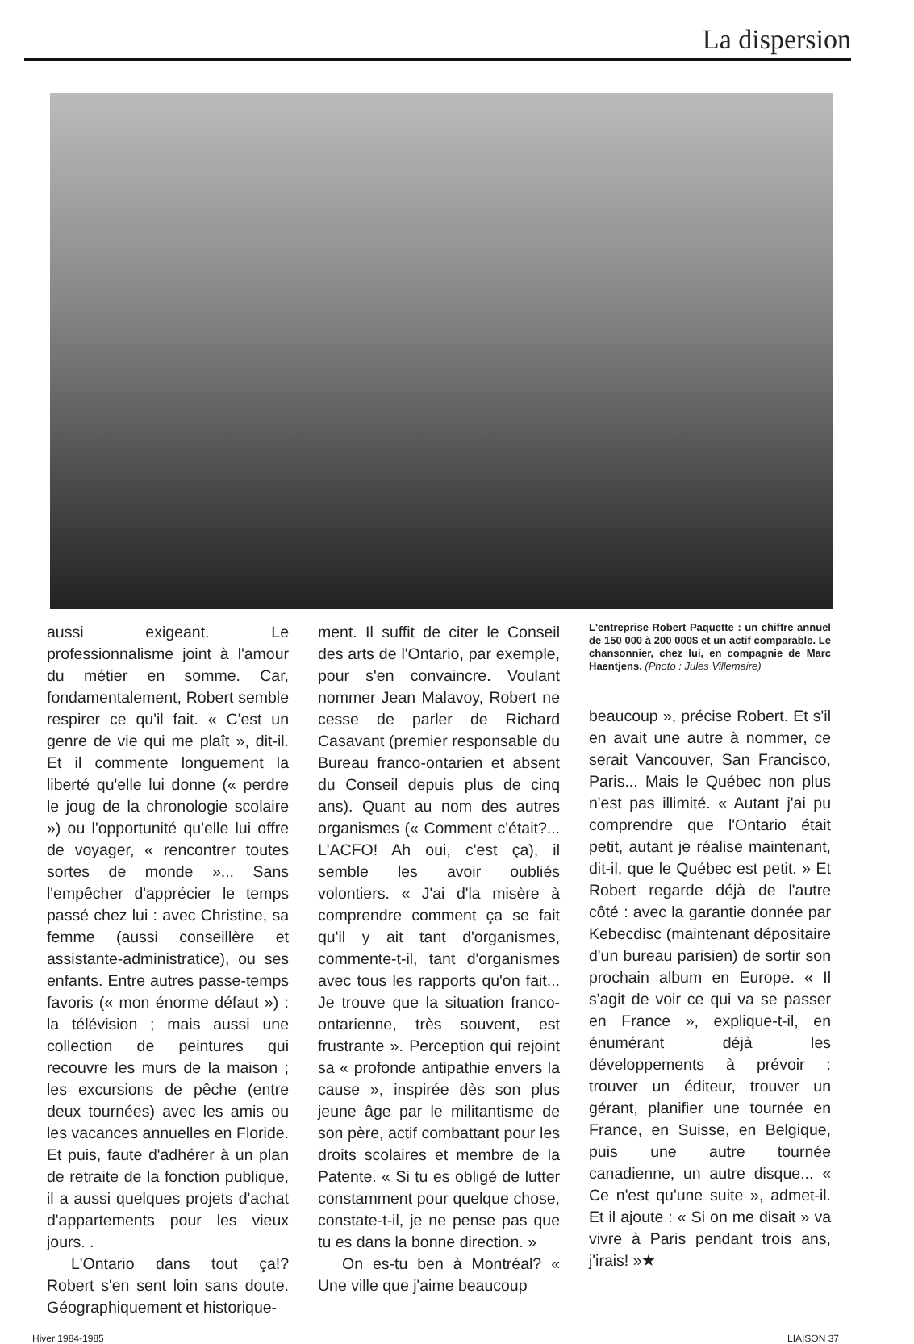La dispersion
aussi exigeant. Le professionnalisme joint à l'amour du métier en somme. Car, fondamentalement, Robert semble respirer ce qu'il fait. « C'est un genre de vie qui me plaît », dit-il. Et il commente longuement la liberté qu'elle lui donne (« perdre le joug de la chronologie scolaire ») ou l'opportunité qu'elle lui offre de voyager, « rencontrer toutes sortes de monde »... Sans l'empêcher d'apprécier le temps passé chez lui : avec Christine, sa femme (aussi conseillère et assistante-administratice), ou ses enfants. Entre autres passe-temps favoris (« mon énorme défaut ») : la télévision ; mais aussi une collection de peintures qui recouvre les murs de la maison ; les excursions de pêche (entre deux tournées) avec les amis ou les vacances annuelles en Floride. Et puis, faute d'adhérer à un plan de retraite de la fonction publique, il a aussi quelques projets d'achat d'appartements pour les vieux jours. .
L'Ontario dans tout ça!? Robert s'en sent loin sans doute. Géographiquement et historique-
ment. Il suffit de citer le Conseil des arts de l'Ontario, par exemple, pour s'en convaincre. Voulant nommer Jean Malavoy, Robert ne cesse de parler de Richard Casavant (premier responsable du Bureau franco-ontarien et absent du Conseil depuis plus de cinq ans). Quant au nom des autres organismes (« Comment c'était?... L'ACFO! Ah oui, c'est ça), il semble les avoir oubliés volontiers. « J'ai d'la misère à comprendre comment ça se fait qu'il y ait tant d'organismes, commente-t-il, tant d'organismes avec tous les rapports qu'on fait... Je trouve que la situation franco-ontarienne, très souvent, est frustrante ». Perception qui rejoint sa « profonde antipathie envers la cause », inspirée dès son plus jeune âge par le militantisme de son père, actif combattant pour les droits scolaires et membre de la Patente. « Si tu es obligé de lutter constamment pour quelque chose, constate-t-il, je ne pense pas que tu es dans la bonne direction. »
On es-tu ben à Montréal? « Une ville que j'aime beaucoup
L'entreprise Robert Paquette : un chiffre annuel de 150 000 à 200 000$ et un actif comparable. Le chansonnier, chez lui, en compagnie de Marc Haentjens. (Photo : Jules Villemaire)
beaucoup », précise Robert. Et s'il en avait une autre à nommer, ce serait Vancouver, San Francisco, Paris... Mais le Québec non plus n'est pas illimité. « Autant j'ai pu comprendre que l'Ontario était petit, autant je réalise maintenant, dit-il, que le Québec est petit. » Et Robert regarde déjà de l'autre côté : avec la garantie donnée par Kebecdisc (maintenant dépositaire d'un bureau parisien) de sortir son prochain album en Europe. « Il s'agit de voir ce qui va se passer en France », explique-t-il, en énumérant déjà les développements à prévoir : trouver un éditeur, trouver un gérant, planifier une tournée en France, en Suisse, en Belgique, puis une autre tournée canadienne, un autre disque... « Ce n'est qu'une suite », admet-il. Et il ajoute : « Si on me disait » va vivre à Paris pendant trois ans, j'irais! »★
Hiver 1984-1985 LIAISON 37